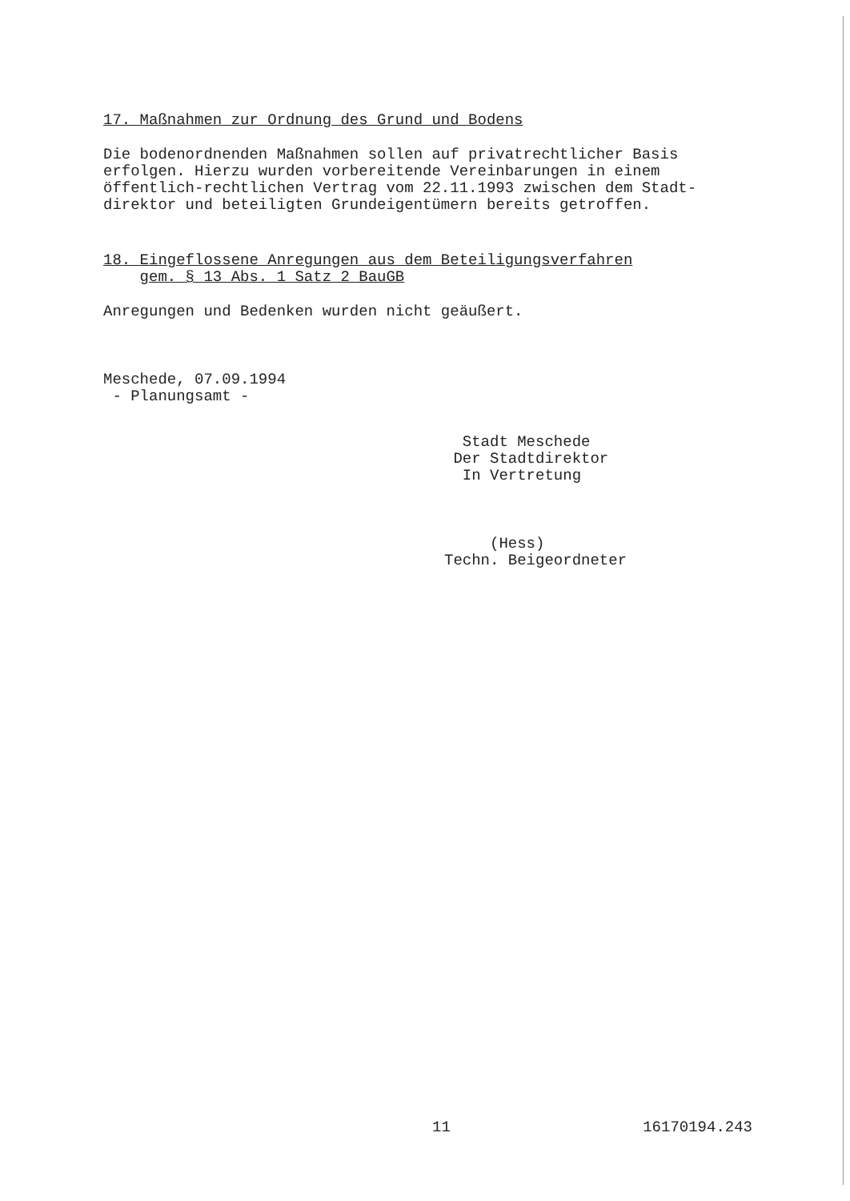17. Maßnahmen zur Ordnung des Grund und Bodens
Die bodenordnenden Maßnahmen sollen auf privatrechtlicher Basis erfolgen. Hierzu wurden vorbereitende Vereinbarungen in einem öffentlich-rechtlichen Vertrag vom 22.11.1993 zwischen dem Stadt- direktor und beteiligten Grundeigentümern bereits getroffen.
18. Eingeflossene Anregungen aus dem Beteiligungsverfahren
gem. § 13 Abs. 1 Satz 2 BauGB
Anregungen und Bedenken wurden nicht geäußert.
Meschede, 07.09.1994 - Planungsamt -
Stadt Meschede Der Stadtdirektor In Vertretung
(Hess) Techn. Beigeordneter
11
16170194.243